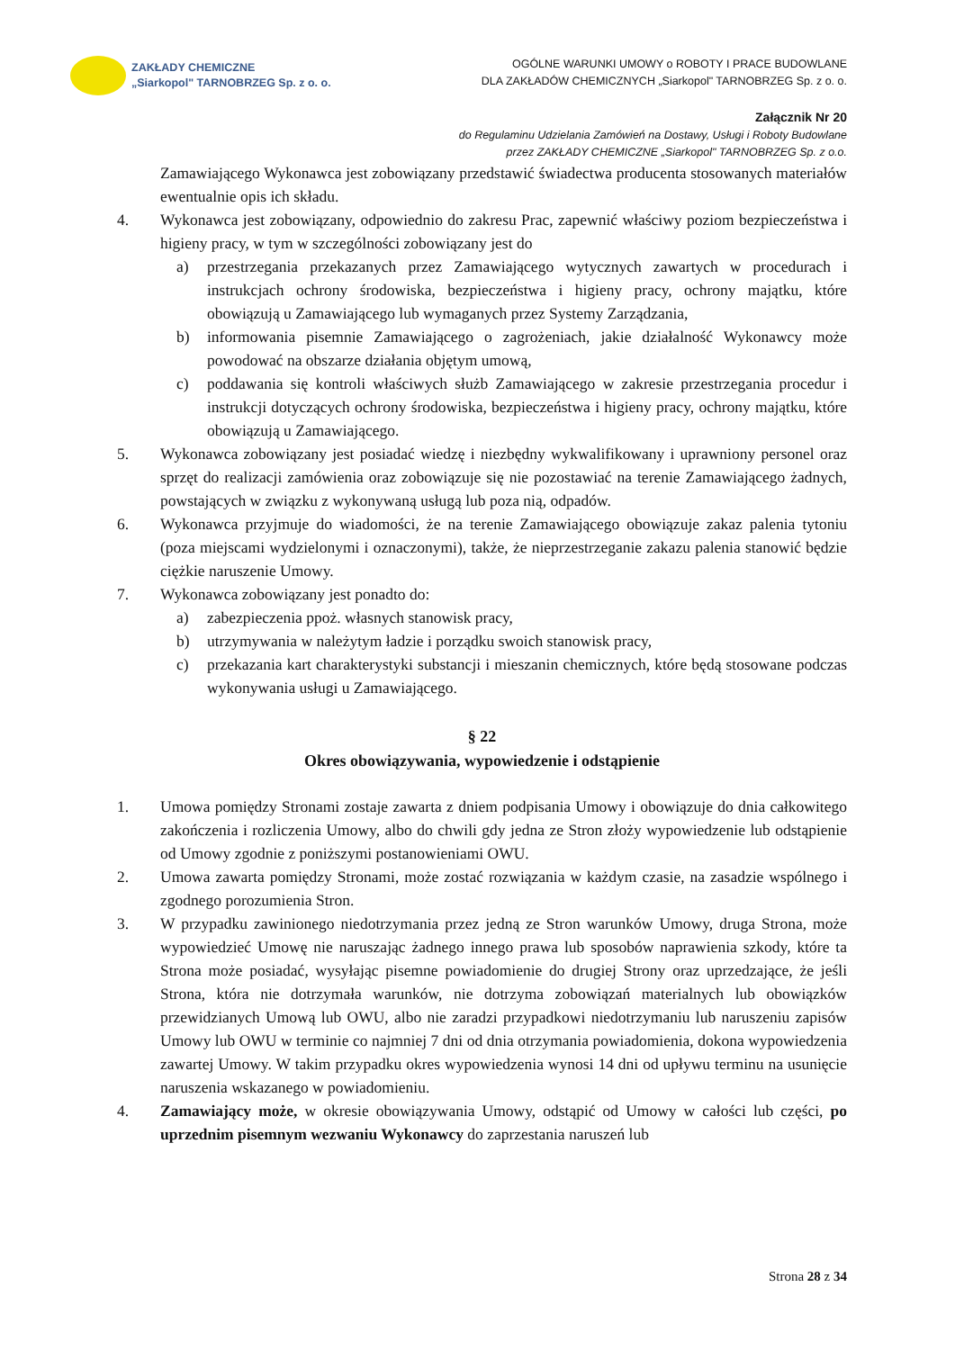ZAKŁADY CHEMICZNE
„Siarkopol" TARNOBRZEG Sp. z o. o.
OGÓLNE WARUNKI UMOWY o ROBOTY I PRACE BUDOWLANE
DLA ZAKŁADÓW CHEMICZNYCH „Siarkopol" TARNOBRZEG Sp. z o. o.
Załącznik Nr 20
do Regulaminu Udzielania Zamówień na Dostawy, Usługi i Roboty Budowlane
przez ZAKŁADY CHEMICZNE „Siarkopol" TARNOBRZEG Sp. z o.o.
Zamawiającego Wykonawca jest zobowiązany przedstawić świadectwa producenta stosowanych materiałów ewentualnie opis ich składu.
4. Wykonawca jest zobowiązany, odpowiednio do zakresu Prac, zapewnić właściwy poziom bezpieczeństwa i higieny pracy, w tym w szczególności zobowiązany jest do
a) przestrzegania przekazanych przez Zamawiającego wytycznych zawartych w procedurach i instrukcjach ochrony środowiska, bezpieczeństwa i higieny pracy, ochrony majątku, które obowiązują u Zamawiającego lub wymaganych przez Systemy Zarządzania,
b) informowania pisemnie Zamawiającego o zagrożeniach, jakie działalność Wykonawcy może powodować na obszarze działania objętym umową,
c) poddawania się kontroli właściwych służb Zamawiającego w zakresie przestrzegania procedur i instrukcji dotyczących ochrony środowiska, bezpieczeństwa i higieny pracy, ochrony majątku, które obowiązują u Zamawiającego.
5. Wykonawca zobowiązany jest posiadać wiedzę i niezbędny wykwalifikowany i uprawniony personel oraz sprzęt do realizacji zamówienia oraz zobowiązuje się nie pozostawiać na terenie Zamawiającego żadnych, powstających w związku z wykonywaną usługą lub poza nią, odpadów.
6. Wykonawca przyjmuje do wiadomości, że na terenie Zamawiającego obowiązuje zakaz palenia tytoniu (poza miejscami wydzielonymi i oznaczonymi), także, że nieprzestrzeganie zakazu palenia stanowić będzie ciężkie naruszenie Umowy.
7. Wykonawca zobowiązany jest ponadto do:
a) zabezpieczenia ppoż. własnych stanowisk pracy,
b) utrzymywania w należytym ładzie i porządku swoich stanowisk pracy,
c) przekazania kart charakterystyki substancji i mieszanin chemicznych, które będą stosowane podczas wykonywania usługi u Zamawiającego.
§ 22
Okres obowiązywania, wypowiedzenie i odstąpienie
1. Umowa pomiędzy Stronami zostaje zawarta z dniem podpisania Umowy i obowiązuje do dnia całkowitego zakończenia i rozliczenia Umowy, albo do chwili gdy jedna ze Stron złoży wypowiedzenie lub odstąpienie od Umowy zgodnie z poniższymi postanowieniami OWU.
2. Umowa zawarta pomiędzy Stronami, może zostać rozwiązania w każdym czasie, na zasadzie wspólnego i zgodnego porozumienia Stron.
3. W przypadku zawinionego niedotrzymania przez jedną ze Stron warunków Umowy, druga Strona, może wypowiedzieć Umowę nie naruszając żadnego innego prawa lub sposobów naprawienia szkody, które ta Strona może posiadać, wysyłając pisemne powiadomienie do drugiej Strony oraz uprzedzające, że jeśli Strona, która nie dotrzymała warunków, nie dotrzyma zobowiązań materialnych lub obowiązków przewidzianych Umową lub OWU, albo nie zaradzi przypadkowi niedotrzymaniu lub naruszeniu zapisów Umowy lub OWU w terminie co najmniej 7 dni od dnia otrzymania powiadomienia, dokona wypowiedzenia zawartej Umowy. W takim przypadku okres wypowiedzenia wynosi 14 dni od upływu terminu na usunięcie naruszenia wskazanego w powiadomieniu.
4. Zamawiający może, w okresie obowiązywania Umowy, odstąpić od Umowy w całości lub części, po uprzednim pisemnym wezwaniu Wykonawcy do zaprzestania naruszeń lub
Strona 28 z 34